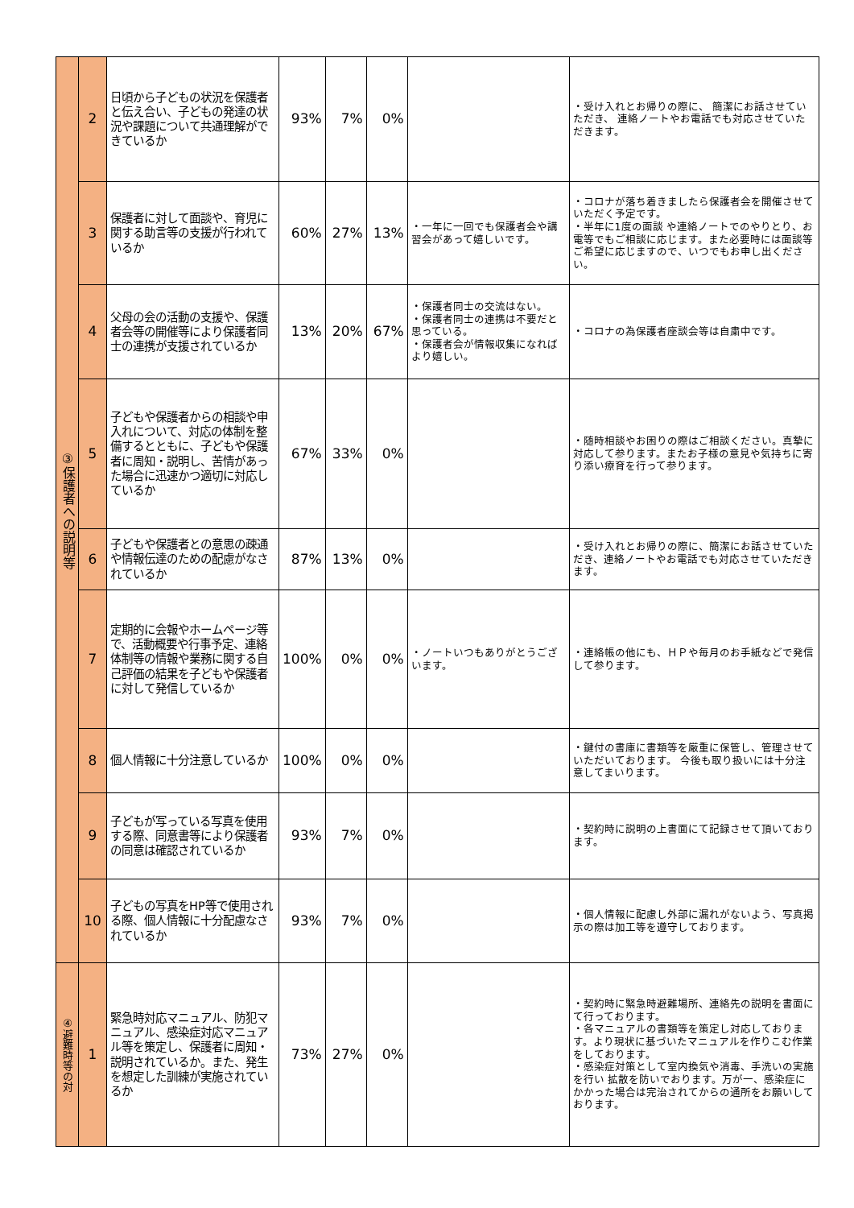| ③保護者への説明等 | 2 | 日頃から子どもの状況を保護者と伝え合い、子どもの発達の状況や課題について共通理解ができているか | 93% | 7% | 0% | | ・受け入れとお帰りの際に、 簡潔にお話させていただき、 連絡ノートやお電話でも対応させていただきます。 |
| | 3 | 保護者に対して面談や、育児に関する助言等の支援が行われているか | 60% | 27% | 13% | ・一年に一回でも保護者会や講習会があって嬉しいです。 | ・コロナが落ち着きましたら保護者会を開催させていただく予定です。 ・半年に1度の面談 や連絡ノートでのやりとり、お電等でもご相談に応じます。また必要時には面談等 ご希望に応じますので、いつでもお申し出ください。 |
| | 4 | 父母の会の活動の支援や、保護者会等の開催等により保護者同士の連携が支援されているか | 13% | 20% | 67% | ・保護者同士の交流はない。 ・保護者同士の連携は不要だと思っている。 ・保護者会が情報収集になればより嬉しい。 | ・コロナの為保護者座談会等は自粛中です。 |
| | 5 | 子どもや保護者からの相談や申入れについて、対応の体制を整備するとともに、子どもや保護者に周知・説明し、苦情があった場合に迅速かつ適切に対応しているか | 67% | 33% | 0% | | ・随時相談やお困りの際はご相談ください。真摯に対応して参ります。またお子様の意見や気持ちに寄り添い療育を行って参ります。 |
| | 6 | 子どもや保護者との意思の疎通や情報伝達のための配慮がなされているか | 87% | 13% | 0% | | ・受け入れとお帰りの際に、簡潔にお話させていただき、連絡ノートやお電話でも対応させていただきます。 |
| | 7 | 定期的に会報やホームページ等で、活動概要や行事予定、連絡体制等の情報や業務に関する自己評価の結果を子どもや保護者に対して発信しているか | 100% | 0% | 0% | ・ノートいつもありがとうございます。 | ・連絡帳の他にも、ＨＰや毎月のお手紙などで発信して参ります。 |
| | 8 | 個人情報に十分注意しているか | 100% | 0% | 0% | | ・鍵付の書庫に書類等を厳重に保管し、管理させていただいております。 今後も取り扱いには十分注意してまいります。 |
| | 9 | 子どもが写っている写真を使用する際、同意書等により保護者の同意は確認されているか | 93% | 7% | 0% | | ・契約時に説明の上書面にて記録させて頂いております。 |
| | 10 | 子どもの写真をHP等で使用される際、個人情報に十分配慮なされているか | 93% | 7% | 0% | | ・個人情報に配慮し外部に漏れがないよう、写真掲示の際は加工等を遵守しております。 |
| ④避難時等の対 | 1 | 緊急時対応マニュアル、防犯マニュアル、感染症対応マニュアル等を策定し、保護者に周知・説明されているか。また、発生を想定した訓練が実施されているか | 73% | 27% | 0% | | ・契約時に緊急時避難場所、連絡先の説明を書面にて行っております。 ・各マニュアルの書類等を策定し対応しております。より現状に基づいたマニュアルを作りこむ作業をしております。 ・感染症対策として室内換気や消毒、手洗いの実施を行い 拡散を防いでおります。万が一、感染症にかかった場合は完治されてからの通所をお願いしております。 |